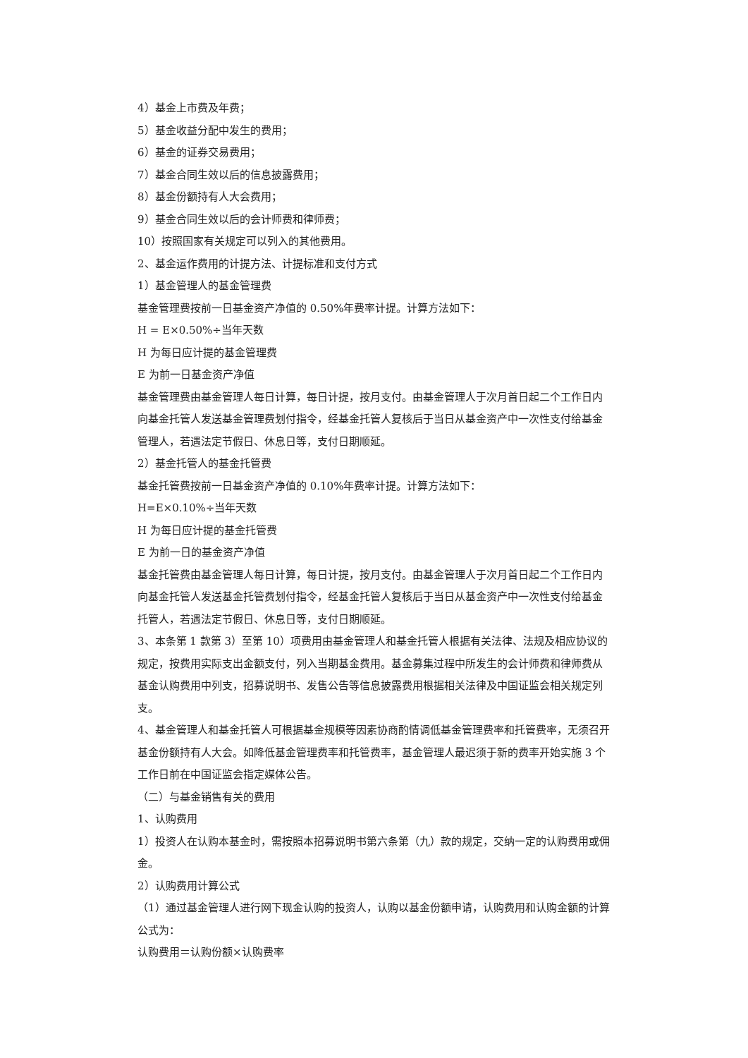4）基金上市费及年费；
5）基金收益分配中发生的费用；
6）基金的证券交易费用；
7）基金合同生效以后的信息披露费用；
8）基金份额持有人大会费用；
9）基金合同生效以后的会计师费和律师费；
10）按照国家有关规定可以列入的其他费用。
2、基金运作费用的计提方法、计提标准和支付方式
1）基金管理人的基金管理费
基金管理费按前一日基金资产净值的 0.50%年费率计提。计算方法如下：
H = E×0.50%÷当年天数
H 为每日应计提的基金管理费
E 为前一日基金资产净值
基金管理费由基金管理人每日计算，每日计提，按月支付。由基金管理人于次月首日起二个工作日内向基金托管人发送基金管理费划付指令，经基金托管人复核后于当日从基金资产中一次性支付给基金管理人，若遇法定节假日、休息日等，支付日期顺延。
2）基金托管人的基金托管费
基金托管费按前一日基金资产净值的 0.10%年费率计提。计算方法如下：
H=E×0.10%÷当年天数
H 为每日应计提的基金托管费
E 为前一日的基金资产净值
基金托管费由基金管理人每日计算，每日计提，按月支付。由基金管理人于次月首日起二个工作日内向基金托管人发送基金托管费划付指令，经基金托管人复核后于当日从基金资产中一次性支付给基金托管人，若遇法定节假日、休息日等，支付日期顺延。
3、本条第 1 款第 3）至第 10）项费用由基金管理人和基金托管人根据有关法律、法规及相应协议的规定，按费用实际支出金额支付，列入当期基金费用。基金募集过程中所发生的会计师费和律师费从基金认购费用中列支，招募说明书、发售公告等信息披露费用根据相关法律及中国证监会相关规定列支。
4、基金管理人和基金托管人可根据基金规模等因素协商酌情调低基金管理费率和托管费率，无须召开基金份额持有人大会。如降低基金管理费率和托管费率，基金管理人最迟须于新的费率开始实施 3 个工作日前在中国证监会指定媒体公告。
（二）与基金销售有关的费用
1、认购费用
1）投资人在认购本基金时，需按照本招募说明书第六条第（九）款的规定，交纳一定的认购费用或佣金。
2）认购费用计算公式
（1）通过基金管理人进行网下现金认购的投资人，认购以基金份额申请，认购费用和认购金额的计算公式为：
认购费用＝认购份额×认购费率